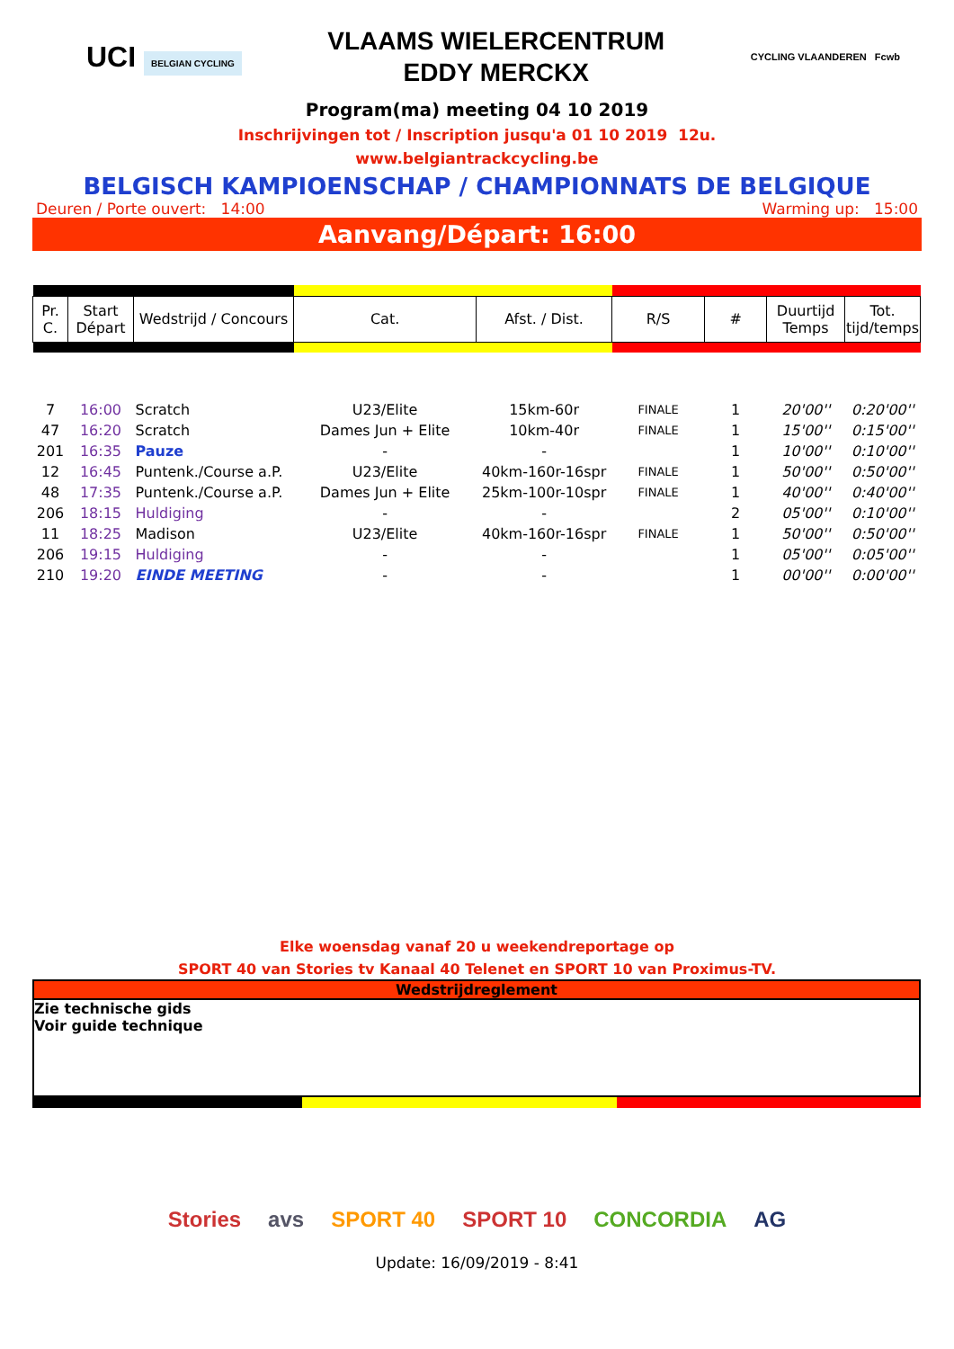UCI BELGIAN CYCLING
VLAAMS WIELERCENTRUM
EDDY MERCKX
CYCLING VLAANDEREN Fcwb
Program(ma) meeting 04 10 2019
Inschrijvingen tot / Inscription jusqu'a 01 10 2019 12u.
www.belgiantrackcycling.be
BELGISCH KAMPIOENSCHAP / CHAMPIONNATS DE BELGIQUE
Deuren / Porte ouvert: 14:00 Warming up: 15:00
Aanvang/Départ: 16:00
| Pr. C. | Start Départ | Wedstrijd / Concours | Cat. | Afst. / Dist. | R/S | # | Duurtijd Temps | Tot. tijd/temps |
| 7 | 16:00 | Scratch | U23/Elite | 15km-60r | FINALE | 1 | 20'00'' | 0:20'00'' |
| 47 | 16:20 | Scratch | Dames Jun + Elite | 10km-40r | FINALE | 1 | 15'00'' | 0:15'00'' |
| 201 | 16:35 | Pauze | - | - | | 1 | 10'00'' | 0:10'00'' |
| 12 | 16:45 | Puntenk./Course a.P. | U23/Elite | 40km-160r-16spr | FINALE | 1 | 50'00'' | 0:50'00'' |
| 48 | 17:35 | Puntenk./Course a.P. | Dames Jun + Elite | 25km-100r-10spr | FINALE | 1 | 40'00'' | 0:40'00'' |
| 206 | 18:15 | Huldiging | - | - | | 2 | 05'00'' | 0:10'00'' |
| 11 | 18:25 | Madison | U23/Elite | 40km-160r-16spr | FINALE | 1 | 50'00'' | 0:50'00'' |
| 206 | 19:15 | Huldiging | - | - | | 1 | 05'00'' | 0:05'00'' |
| 210 | 19:20 | EINDE MEETING | - | - | | 1 | 00'00'' | 0:00'00'' |
Elke woensdag vanaf 20 u weekendreportage op
SPORT 40 van Stories tv Kanaal 40 Telenet en SPORT 10 van Proximus-TV.
Wedstrijdreglement
Zie technische gids
Voir guide technique
Stories avs SPORT 40 SPORT 10 CONCORDIA AG
Update: 16/09/2019 - 8:41